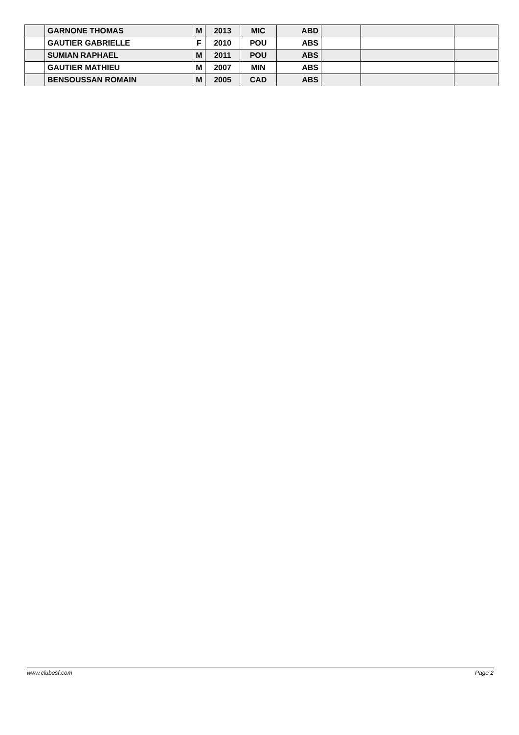| | GARNONE THOMAS | M | 2013 | MIC | ABD | | | |
| | GAUTIER GABRIELLE | F | 2010 | POU | ABS | | | |
| | SUMIAN RAPHAEL | M | 2011 | POU | ABS | | | |
| | GAUTIER MATHIEU | M | 2007 | MIN | ABS | | | |
| | BENSOUSSAN ROMAIN | M | 2005 | CAD | ABS | | | |
www.clubesf.com Page 2